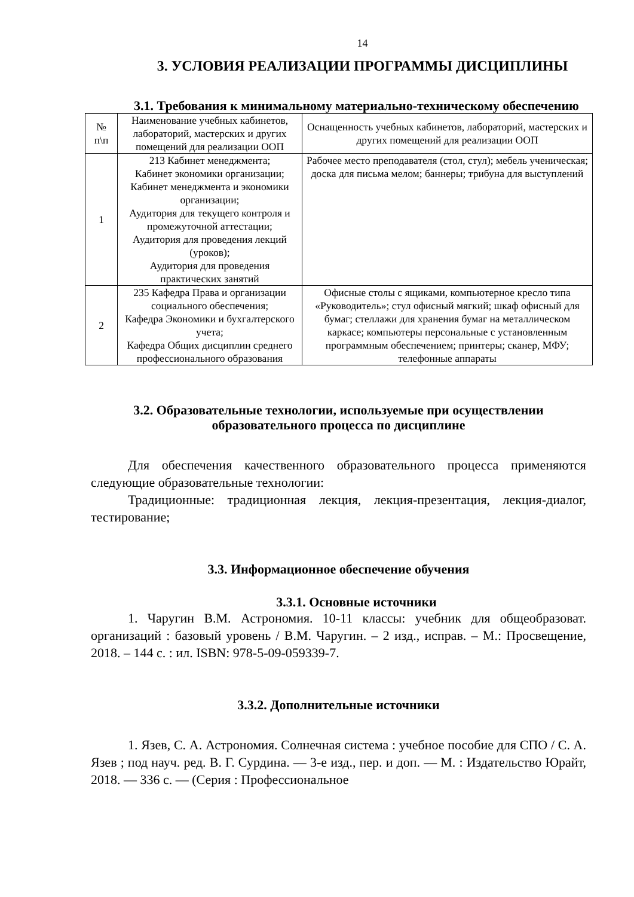14
3. УСЛОВИЯ РЕАЛИЗАЦИИ ПРОГРАММЫ ДИСЦИПЛИНЫ
3.1. Требования к минимальному материально-техническому обеспечению
| № п\п | Наименование учебных кабинетов, лабораторий, мастерских и других помещений для реализации ООП | Оснащенность учебных кабинетов, лабораторий, мастерских и других помещений для реализации ООП |
| 1 | 213 Кабинет менеджмента; Кабинет экономики организации; Кабинет менеджмента и экономики организации; Аудитория для текущего контроля и промежуточной аттестации; Аудитория для проведения лекций (уроков); Аудитория для проведения практических занятий | Рабочее место преподавателя (стол, стул); мебель ученическая; доска для письма мелом; баннеры; трибуна для выступлений |
| 2 | 235 Кафедра Права и организации социального обеспечения; Кафедра Экономики и бухгалтерского учета; Кафедра Общих дисциплин среднего профессионального образования | Офисные столы с ящиками, компьютерное кресло типа «Руководитель»; стул офисный мягкий; шкаф офисный для бумаг; стеллажи для хранения бумаг на металлическом каркасе; компьютеры персональные с установленным программным обеспечением; принтеры; сканер, МФУ; телефонные аппараты |
3.2. Образовательные технологии, используемые при осуществлении образовательного процесса по дисциплине
Для обеспечения качественного образовательного процесса применяются следующие образовательные технологии:
Традиционные: традиционная лекция, лекция-презентация, лекция-диалог, тестирование;
3.3. Информационное обеспечение обучения
3.3.1. Основные источники
1. Чаругин В.М. Астрономия. 10-11 классы: учебник для общеобразоват. организаций : базовый уровень / В.М. Чаругин. – 2 изд., исправ. – М.: Просвещение, 2018. – 144 с. : ил. ISBN: 978-5-09-059339-7.
3.3.2. Дополнительные источники
1. Язев, С. А. Астрономия. Солнечная система : учебное пособие для СПО / С. А. Язев ; под науч. ред. В. Г. Сурдина. — 3-е изд., пер. и доп. — М. : Издательство Юрайт, 2018. — 336 с. — (Серия : Профессиональное